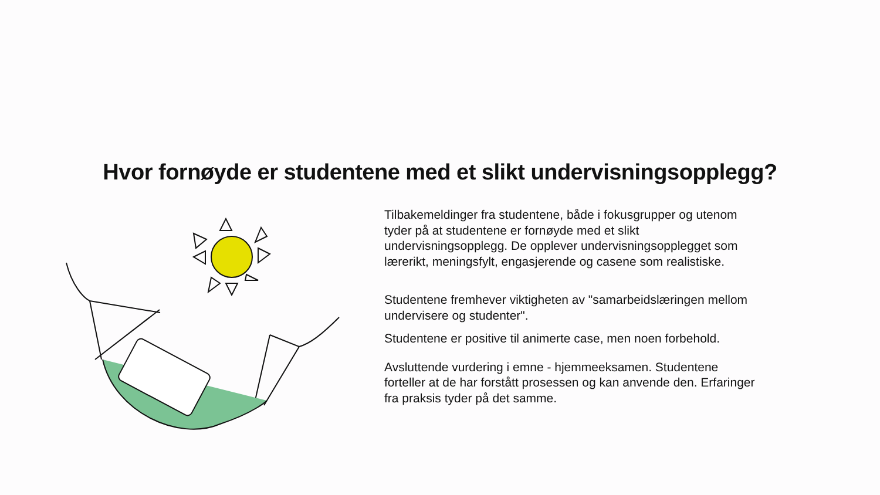Hvor fornøyde er studentene med et slikt undervisningsopplegg?
Tilbakemeldinger fra studentene, både i fokusgrupper og utenom tyder på at studentene er fornøyde med et slikt undervisningsopplegg. De opplever undervisningsopplegget som lærerikt, meningsfylt, engasjerende og casene som realistiske.
Studentene fremhever viktigheten av "samarbeidslæringen mellom undervisere og studenter".
Studentene er positive til animerte case, men noen forbehold.
Avsluttende vurdering i emne - hjemmeeksamen. Studentene forteller at de har forstått prosessen og kan anvende den. Erfaringer fra praksis tyder på det samme.